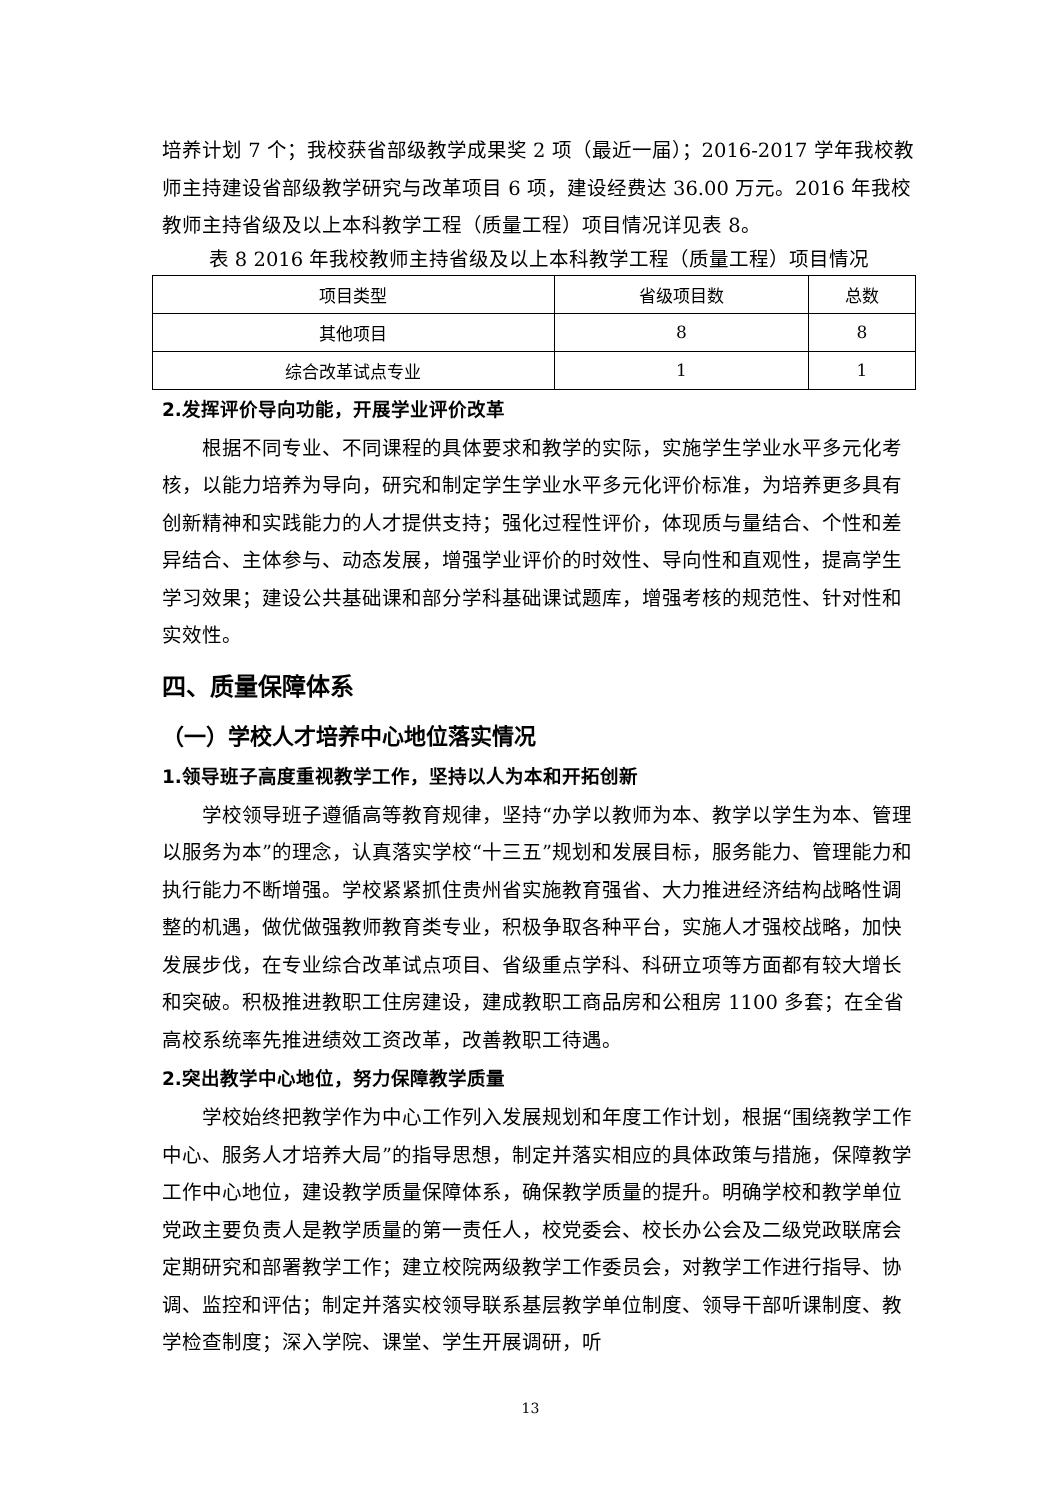培养计划 7 个；我校获省部级教学成果奖 2 项（最近一届）；2016-2017 学年我校教师主持建设省部级教学研究与改革项目 6 项，建设经费达 36.00 万元。2016 年我校教师主持省级及以上本科教学工程（质量工程）项目情况详见表 8。
表 8 2016 年我校教师主持省级及以上本科教学工程（质量工程）项目情况
| 项目类型 | 省级项目数 | 总数 |
| 其他项目 | 8 | 8 |
| 综合改革试点专业 | 1 | 1 |
2.发挥评价导向功能，开展学业评价改革
根据不同专业、不同课程的具体要求和教学的实际，实施学生学业水平多元化考核，以能力培养为导向，研究和制定学生学业水平多元化评价标准，为培养更多具有创新精神和实践能力的人才提供支持；强化过程性评价，体现质与量结合、个性和差异结合、主体参与、动态发展，增强学业评价的时效性、导向性和直观性，提高学生学习效果；建设公共基础课和部分学科基础课试题库，增强考核的规范性、针对性和实效性。
四、质量保障体系
（一）学校人才培养中心地位落实情况
1.领导班子高度重视教学工作，坚持以人为本和开拓创新
学校领导班子遵循高等教育规律，坚持“办学以教师为本、教学以学生为本、管理以服务为本”的理念，认真落实学校“十三五”规划和发展目标，服务能力、管理能力和执行能力不断增强。学校紧紧抓住贵州省实施教育强省、大力推进经济结构战略性调整的机遇，做优做强教师教育类专业，积极争取各种平台，实施人才强校战略，加快发展步伐，在专业综合改革试点项目、省级重点学科、科研立项等方面都有较大增长和突破。积极推进教职工住房建设，建成教职工商品房和公租房 1100 多套；在全省高校系统率先推进绩效工资改革，改善教职工待遇。
2.突出教学中心地位，努力保障教学质量
学校始终把教学作为中心工作列入发展规划和年度工作计划，根据“围绕教学工作中心、服务人才培养大局”的指导思想，制定并落实相应的具体政策与措施，保障教学工作中心地位，建设教学质量保障体系，确保教学质量的提升。明确学校和教学单位党政主要负责人是教学质量的第一责任人，校党委会、校长办公会及二级党政联席会定期研究和部署教学工作；建立校院两级教学工作委员会，对教学工作进行指导、协调、监控和评估；制定并落实校领导联系基层教学单位制度、领导干部听课制度、教学检查制度；深入学院、课堂、学生开展调研，听
13